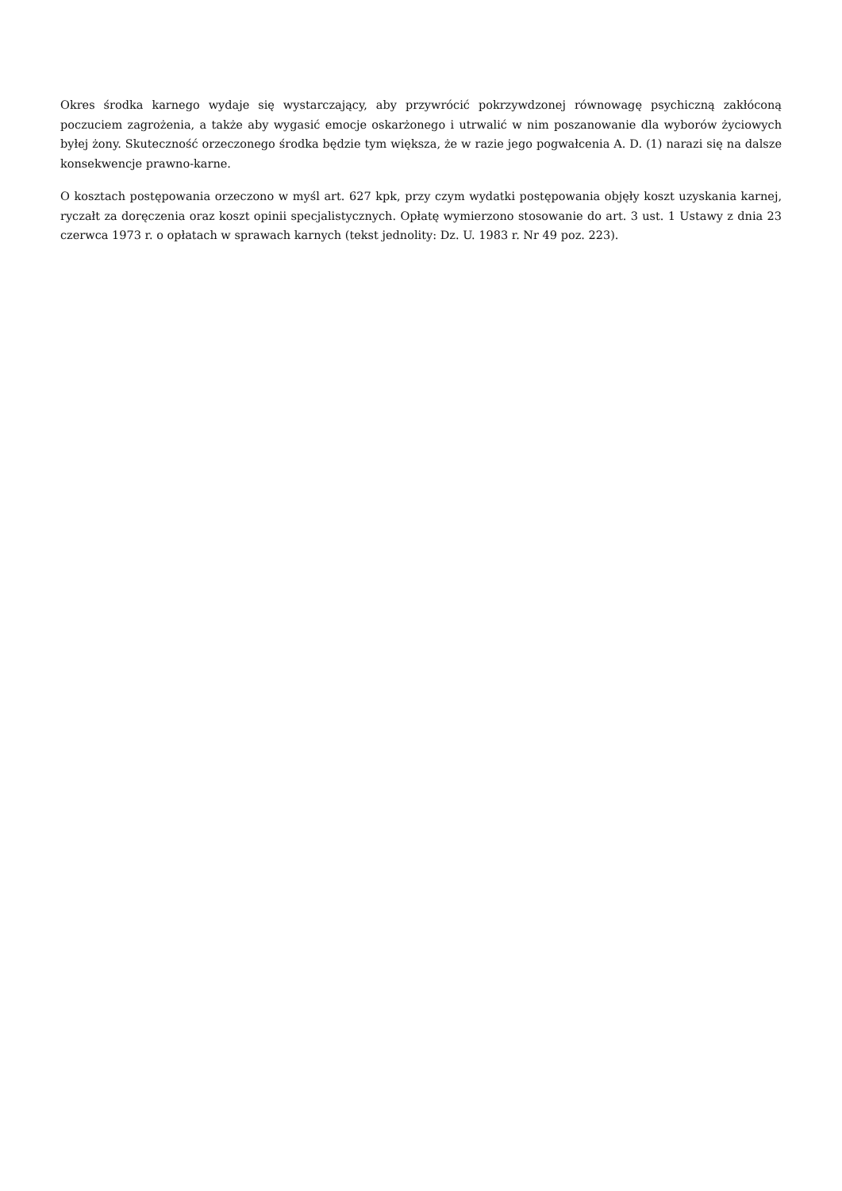Okres środka karnego wydaje się wystarczający, aby przywrócić pokrzywdzonej równowagę psychiczną zakłóconą poczuciem zagrożenia, a także aby wygasić emocje oskarżonego i utrwalić w nim poszanowanie dla wyborów życiowych byłej żony. Skuteczność orzeczonego środka będzie tym większa, że w razie jego pogwałcenia A. D. (1) narazi się na dalsze konsekwencje prawno-karne.
O kosztach postępowania orzeczono w myśl art. 627 kpk, przy czym wydatki postępowania objęły koszt uzyskania karnej, ryczałt za doręczenia oraz koszt opinii specjalistycznych. Opłatę wymierzono stosowanie do art. 3 ust. 1 Ustawy z dnia 23 czerwca 1973 r. o opłatach w sprawach karnych (tekst jednolity: Dz. U. 1983 r. Nr 49 poz. 223).